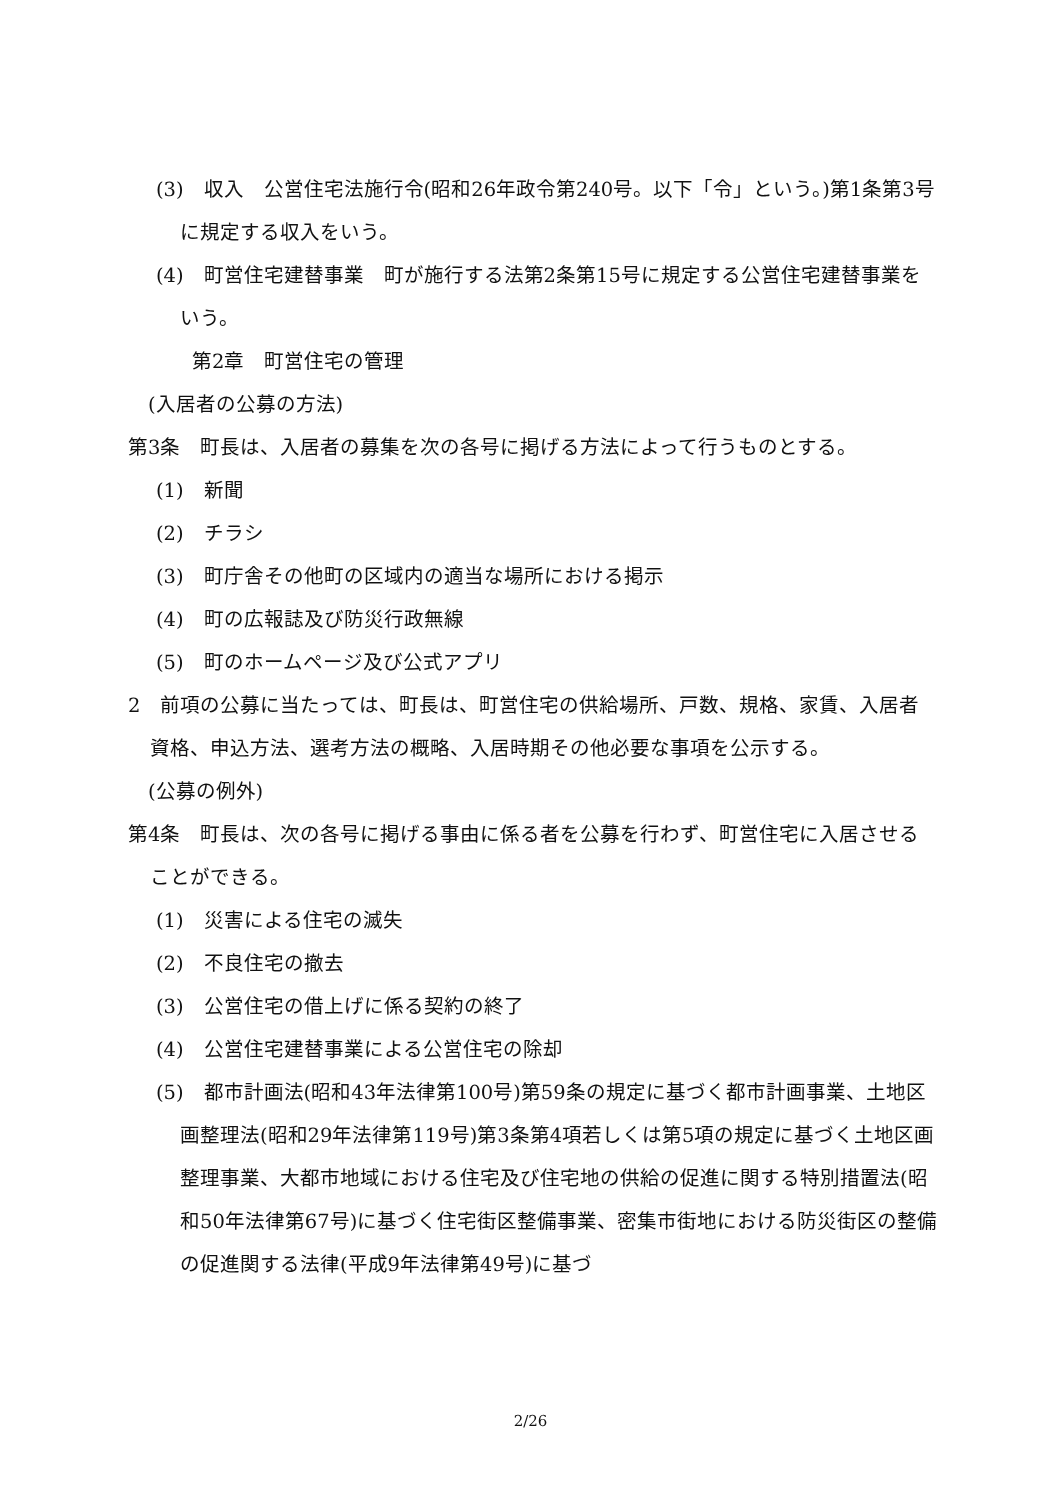(3)　収入　公営住宅法施行令(昭和26年政令第240号。以下「令」という。)第1条第3号に規定する収入をいう。
(4)　町営住宅建替事業　町が施行する法第2条第15号に規定する公営住宅建替事業をいう。
第2章　町営住宅の管理
(入居者の公募の方法)
第3条　町長は、入居者の募集を次の各号に掲げる方法によって行うものとする。
(1)　新聞
(2)　チラシ
(3)　町庁舎その他町の区域内の適当な場所における掲示
(4)　町の広報誌及び防災行政無線
(5)　町のホームページ及び公式アプリ
2　前項の公募に当たっては、町長は、町営住宅の供給場所、戸数、規格、家賃、入居者資格、申込方法、選考方法の概略、入居時期その他必要な事項を公示する。
(公募の例外)
第4条　町長は、次の各号に掲げる事由に係る者を公募を行わず、町営住宅に入居させることができる。
(1)　災害による住宅の滅失
(2)　不良住宅の撤去
(3)　公営住宅の借上げに係る契約の終了
(4)　公営住宅建替事業による公営住宅の除却
(5)　都市計画法(昭和43年法律第100号)第59条の規定に基づく都市計画事業、土地区画整理法(昭和29年法律第119号)第3条第4項若しくは第5項の規定に基づく土地区画整理事業、大都市地域における住宅及び住宅地の供給の促進に関する特別措置法(昭和50年法律第67号)に基づく住宅街区整備事業、密集市街地における防災街区の整備の促進関する法律(平成9年法律第49号)に基づ
2/26